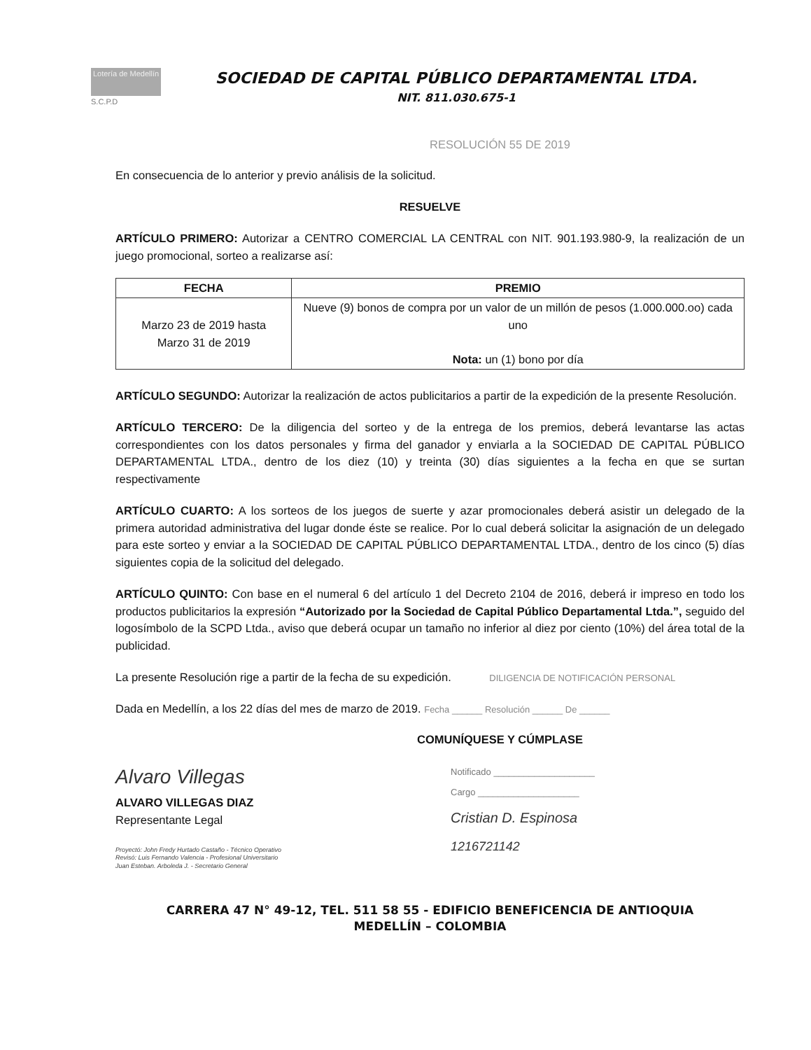Lotería de Medellín
S.C.P.D
SOCIEDAD DE CAPITAL PÚBLICO DEPARTAMENTAL LTDA.
NIT. 811.030.675-1
RESOLUCIÓN 55 DE 2019
En consecuencia de lo anterior y previo análisis de la solicitud.
RESUELVE
ARTÍCULO PRIMERO: Autorizar a CENTRO COMERCIAL LA CENTRAL con NIT. 901.193.980-9, la realización de un juego promocional, sorteo a realizarse así:
| FECHA | PREMIO |
| --- | --- |
| Marzo 23 de 2019 hasta Marzo 31 de 2019 | Nueve (9) bonos de compra por un valor de un millón de pesos (1.000.000.oo) cada uno Nota: un (1) bono por día |
ARTÍCULO SEGUNDO: Autorizar la realización de actos publicitarios a partir de la expedición de la presente Resolución.
ARTÍCULO TERCERO: De la diligencia del sorteo y de la entrega de los premios, deberá levantarse las actas correspondientes con los datos personales y firma del ganador y enviarla a la SOCIEDAD DE CAPITAL PÚBLICO DEPARTAMENTAL LTDA., dentro de los diez (10) y treinta (30) días siguientes a la fecha en que se surtan respectivamente
ARTÍCULO CUARTO: A los sorteos de los juegos de suerte y azar promocionales deberá asistir un delegado de la primera autoridad administrativa del lugar donde éste se realice. Por lo cual deberá solicitar la asignación de un delegado para este sorteo y enviar a la SOCIEDAD DE CAPITAL PÚBLICO DEPARTAMENTAL LTDA., dentro de los cinco (5) días siguientes copia de la solicitud del delegado.
ARTÍCULO QUINTO: Con base en el numeral 6 del artículo 1 del Decreto 2104 de 2016, deberá ir impreso en todo los productos publicitarios la expresión “Autorizado por la Sociedad de Capital Público Departamental Ltda.”, seguido del logosímbolo de la SCPD Ltda., aviso que deberá ocupar un tamaño no inferior al diez por ciento (10%) del área total de la publicidad.
La presente Resolución rige a partir de la fecha de su expedición. DILIGENCIA DE NOTIFICACIÓN PERSONAL
Dada en Medellín, a los 22 días del mes de marzo de 2019. Fecha ______ Resolución ______ De ______
COMUNÍQUESE Y CÚMPLASE
Alvaro Villegas
ALVARO VILLEGAS DIAZ
Representante Legal
Proyectó: John Fredy Hurtado Castaño - Técnico Operativo
Revisó: Luis Fernando Valencia - Profesional Universitario
Juan Esteban. Arboleda J. - Secretario General
Notificado ____________________
Cargo ____________________
Cristian D. Espinosa
1216721142
CARRERA 47 N° 49-12, TEL. 511 58 55 - EDIFICIO BENEFICENCIA DE ANTIOQUIA
MEDELLÍN – COLOMBIA